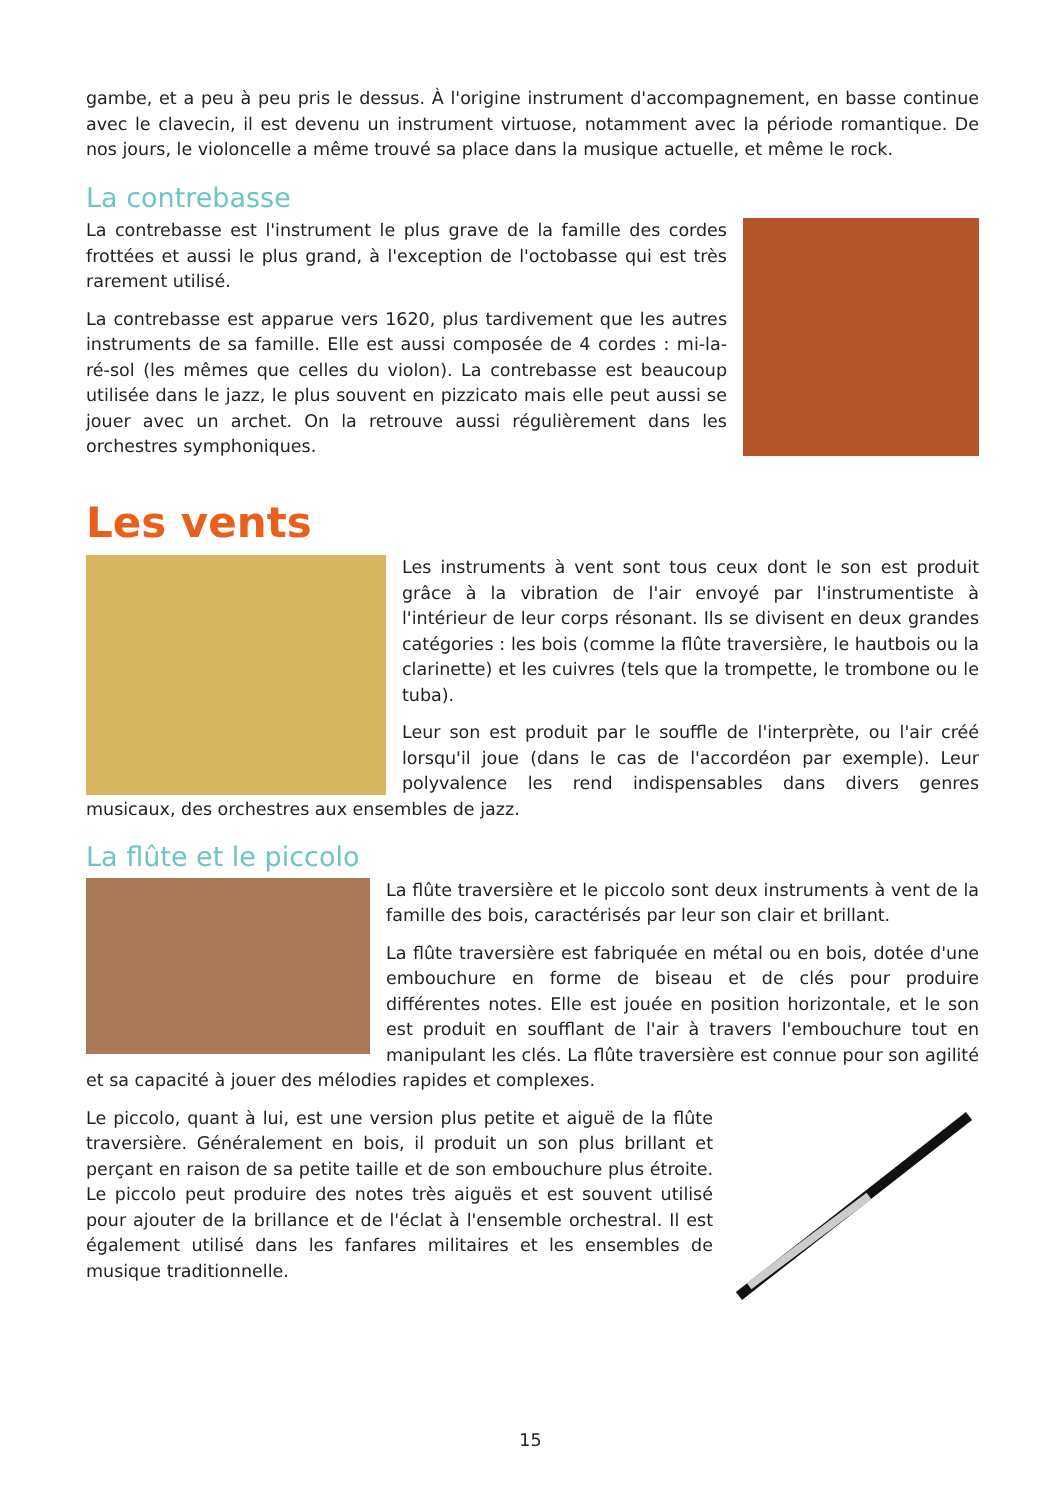gambe, et a peu à peu pris le dessus. À l'origine instrument d'accompagnement, en basse continue avec le clavecin, il est devenu un instrument virtuose, notamment avec la période romantique. De nos jours, le violoncelle a même trouvé sa place dans la musique actuelle, et même le rock.
La contrebasse
La contrebasse est l'instrument le plus grave de la famille des cordes frottées et aussi le plus grand, à l'exception de l'octobasse qui est très rarement utilisé.
La contrebasse est apparue vers 1620, plus tardivement que les autres instruments de sa famille. Elle est aussi composée de 4 cordes : mi-la-ré-sol (les mêmes que celles du violon). La contrebasse est beaucoup utilisée dans le jazz, le plus souvent en pizzicato mais elle peut aussi se jouer avec un archet. On la retrouve aussi régulièrement dans les orchestres symphoniques.
Les vents
Les instruments à vent sont tous ceux dont le son est produit grâce à la vibration de l'air envoyé par l'instrumentiste à l'intérieur de leur corps résonant. Ils se divisent en deux grandes catégories : les bois (comme la flûte traversière, le hautbois ou la clarinette) et les cuivres (tels que la trompette, le trombone ou le tuba).
Leur son est produit par le souffle de l'interprète, ou l'air créé lorsqu'il joue (dans le cas de l'accordéon par exemple). Leur polyvalence les rend indispensables dans divers genres musicaux, des orchestres aux ensembles de jazz.
La flûte et le piccolo
La flûte traversière et le piccolo sont deux instruments à vent de la famille des bois, caractérisés par leur son clair et brillant.
La flûte traversière est fabriquée en métal ou en bois, dotée d'une embouchure en forme de biseau et de clés pour produire différentes notes. Elle est jouée en position horizontale, et le son est produit en soufflant de l'air à travers l'embouchure tout en manipulant les clés. La flûte traversière est connue pour son agilité et sa capacité à jouer des mélodies rapides et complexes.
Le piccolo, quant à lui, est une version plus petite et aiguë de la flûte traversière. Généralement en bois, il produit un son plus brillant et perçant en raison de sa petite taille et de son embouchure plus étroite. Le piccolo peut produire des notes très aiguës et est souvent utilisé pour ajouter de la brillance et de l'éclat à l'ensemble orchestral. Il est également utilisé dans les fanfares militaires et les ensembles de musique traditionnelle.
15